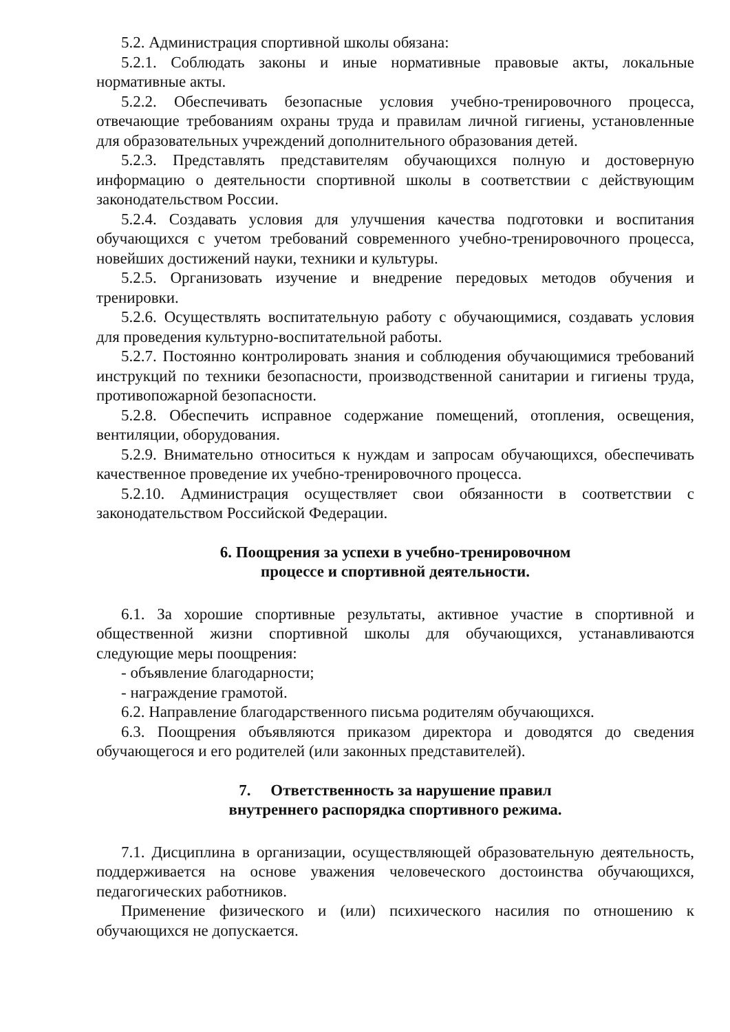5.2. Администрация спортивной школы обязана:
5.2.1. Соблюдать законы и иные нормативные правовые акты, локальные нормативные акты.
5.2.2. Обеспечивать безопасные условия учебно-тренировочного процесса, отвечающие требованиям охраны труда и правилам личной гигиены, установленные для образовательных учреждений дополнительного образования детей.
5.2.3. Представлять представителям обучающихся полную и достоверную информацию о деятельности спортивной школы в соответствии с действующим законодательством России.
5.2.4. Создавать условия для улучшения качества подготовки и воспитания обучающихся с учетом требований современного учебно-тренировочного процесса, новейших достижений науки, техники и культуры.
5.2.5. Организовать изучение и внедрение передовых методов обучения и тренировки.
5.2.6. Осуществлять воспитательную работу с обучающимися, создавать условия для проведения культурно-воспитательной работы.
5.2.7. Постоянно контролировать знания и соблюдения обучающимися требований инструкций по техники безопасности, производственной санитарии и гигиены труда, противопожарной безопасности.
5.2.8. Обеспечить исправное содержание помещений, отопления, освещения, вентиляции, оборудования.
5.2.9. Внимательно относиться к нуждам и запросам обучающихся, обеспечивать качественное проведение их учебно-тренировочного процесса.
5.2.10. Администрация осуществляет свои обязанности в соответствии с законодательством Российской Федерации.
6. Поощрения за успехи в учебно-тренировочном
процессе и спортивной деятельности.
6.1. За хорошие спортивные результаты, активное участие в спортивной и общественной жизни спортивной школы для обучающихся, устанавливаются следующие меры поощрения:
- объявление благодарности;
- награждение грамотой.
6.2. Направление благодарственного письма родителям обучающихся.
6.3. Поощрения объявляются приказом директора и доводятся до сведения обучающегося и его родителей (или законных представителей).
7. Ответственность за нарушение правил
внутреннего распорядка спортивного режима.
7.1. Дисциплина в организации, осуществляющей образовательную деятельность, поддерживается на основе уважения человеческого достоинства обучающихся, педагогических работников.
Применение физического и (или) психического насилия по отношению к обучающихся не допускается.